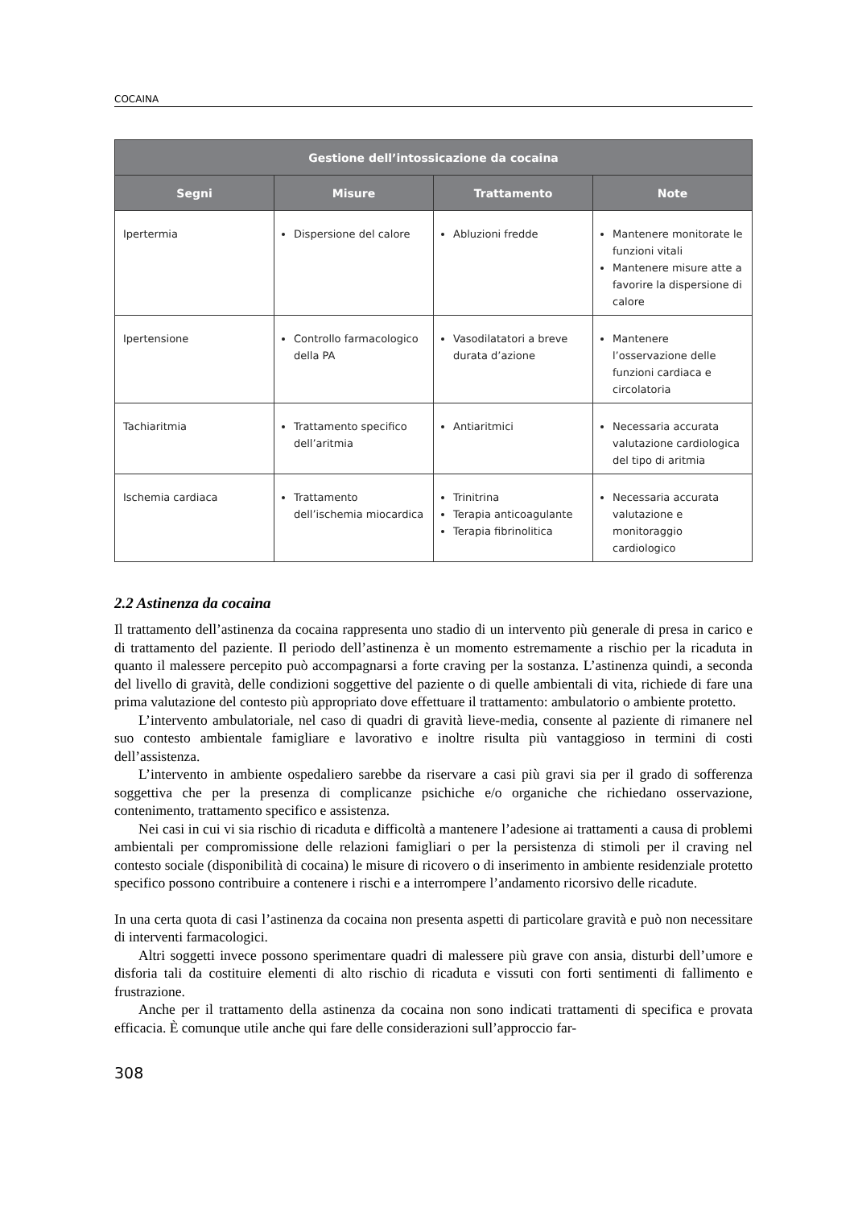COCAINA
| Gestione dell’intossicazione da cocaina | | | |
| --- | --- | --- | --- |
| Segni | Misure | Trattamento | Note |
| Ipertermia | Dispersione del calore | Abluzioni fredde | Mantenere monitorate le funzioni vitali Mantenere misure atte a favorire la dispersione di calore |
| Ipertensione | Controllo farmacologico della PA | Vasodilatatori a breve durata d’azione | Mantenere l’osservazione delle funzioni cardiaca e circolatoria |
| Tachiaritmia | Trattamento specifico dell’aritmia | Antiaritmici | Necessaria accurata valutazione cardiologica del tipo di aritmia |
| Ischemia cardiaca | Trattamento dell’ischemia miocardica | Trinitrina Terapia anticoagulante Terapia fibrinolitica | Necessaria accurata valutazione e monitoraggio cardiologico |
2.2 Astinenza da cocaina
Il trattamento dell’astinenza da cocaina rappresenta uno stadio di un intervento più generale di presa in carico e di trattamento del paziente. Il periodo dell’astinenza è un momento estremamente a rischio per la ricaduta in quanto il malessere percepito può accompagnarsi a forte craving per la sostanza. L’astinenza quindi, a seconda del livello di gravità, delle condizioni soggettive del paziente o di quelle ambientali di vita, richiede di fare una prima valutazione del contesto più appropriato dove effettuare il trattamento: ambulatorio o ambiente protetto.
L’intervento ambulatoriale, nel caso di quadri di gravità lieve-media, consente al paziente di rimanere nel suo contesto ambientale famigliare e lavorativo e inoltre risulta più vantaggioso in termini di costi dell’assistenza.
L’intervento in ambiente ospedaliero sarebbe da riservare a casi più gravi sia per il grado di sofferenza soggettiva che per la presenza di complicanze psichiche e/o organiche che richiedano osservazione, contenimento, trattamento specifico e assistenza.
Nei casi in cui vi sia rischio di ricaduta e difficoltà a mantenere l’adesione ai trattamenti a causa di problemi ambientali per compromissione delle relazioni famigliari o per la persistenza di stimoli per il craving nel contesto sociale (disponibilità di cocaina) le misure di ricovero o di inserimento in ambiente residenziale protetto specifico possono contribuire a contenere i rischi e a interrompere l’andamento ricorsivo delle ricadute.
In una certa quota di casi l’astinenza da cocaina non presenta aspetti di particolare gravità e può non necessitare di interventi farmacologici.
Altri soggetti invece possono sperimentare quadri di malessere più grave con ansia, disturbi dell’umore e disforia tali da costituire elementi di alto rischio di ricaduta e vissuti con forti sentimenti di fallimento e frustrazione.
Anche per il trattamento della astinenza da cocaina non sono indicati trattamenti di specifica e provata efficacia. È comunque utile anche qui fare delle considerazioni sull’approccio far-
308